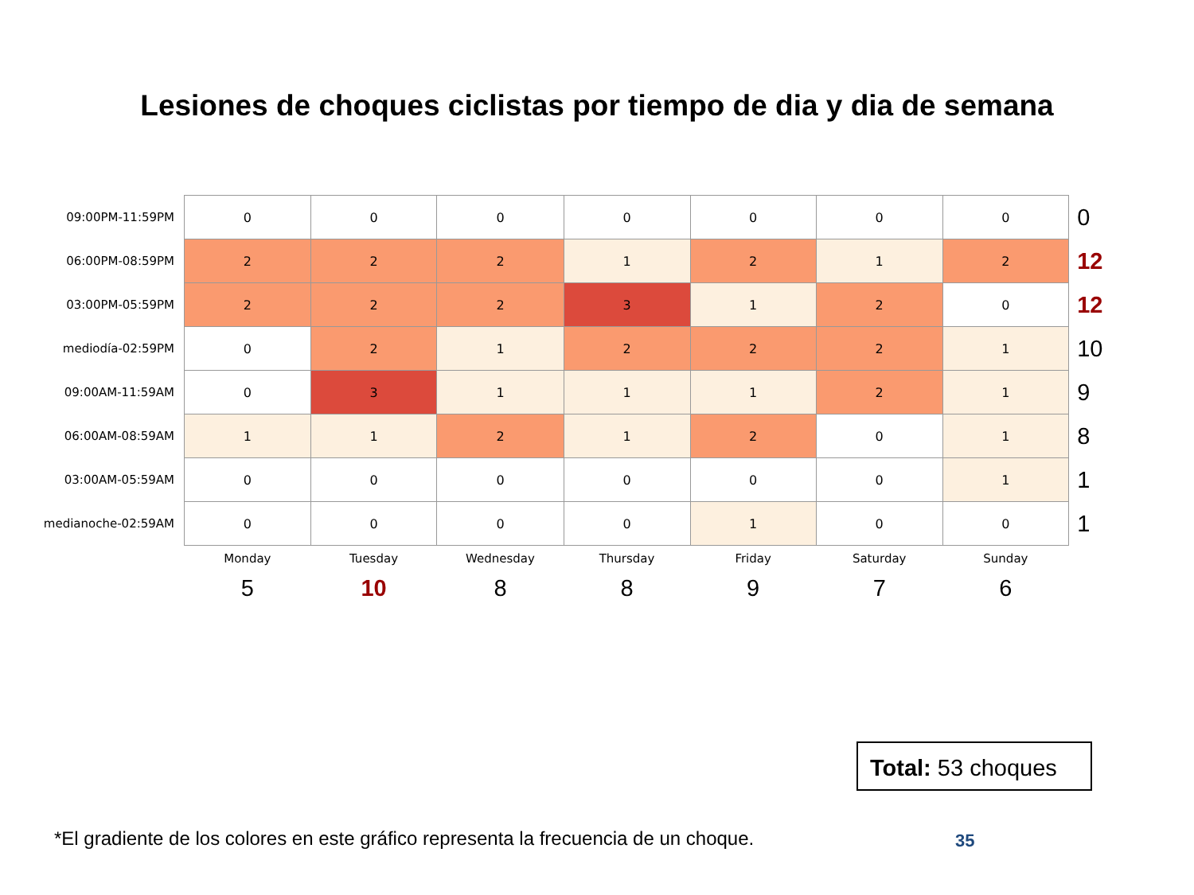Lesiones de choques ciclistas por tiempo de dia y dia de semana
| 09:00PM-11:59PM | 0 | 0 | 0 | 0 | 0 | 0 | 0 | 0 |
| 06:00PM-08:59PM | 2 | 2 | 2 | 1 | 2 | 1 | 2 | 12 |
| 03:00PM-05:59PM | 2 | 2 | 2 | 3 | 1 | 2 | 0 | 12 |
| mediodía-02:59PM | 0 | 2 | 1 | 2 | 2 | 2 | 1 | 10 |
| 09:00AM-11:59AM | 0 | 3 | 1 | 1 | 1 | 2 | 1 | 9 |
| 06:00AM-08:59AM | 1 | 1 | 2 | 1 | 2 | 0 | 1 | 8 |
| 03:00AM-05:59AM | 0 | 0 | 0 | 0 | 0 | 0 | 1 | 1 |
| medianoche-02:59AM | 0 | 0 | 0 | 0 | 1 | 0 | 0 | 1 |
| | Monday | Tuesday | Wednesday | Thursday | Friday | Saturday | Sunday | |
| | 5 | 10 | 8 | 8 | 9 | 7 | 6 | |
Total: 53 choques
*El gradiente de los colores en este gráfico representa la frecuencia de un choque.
35